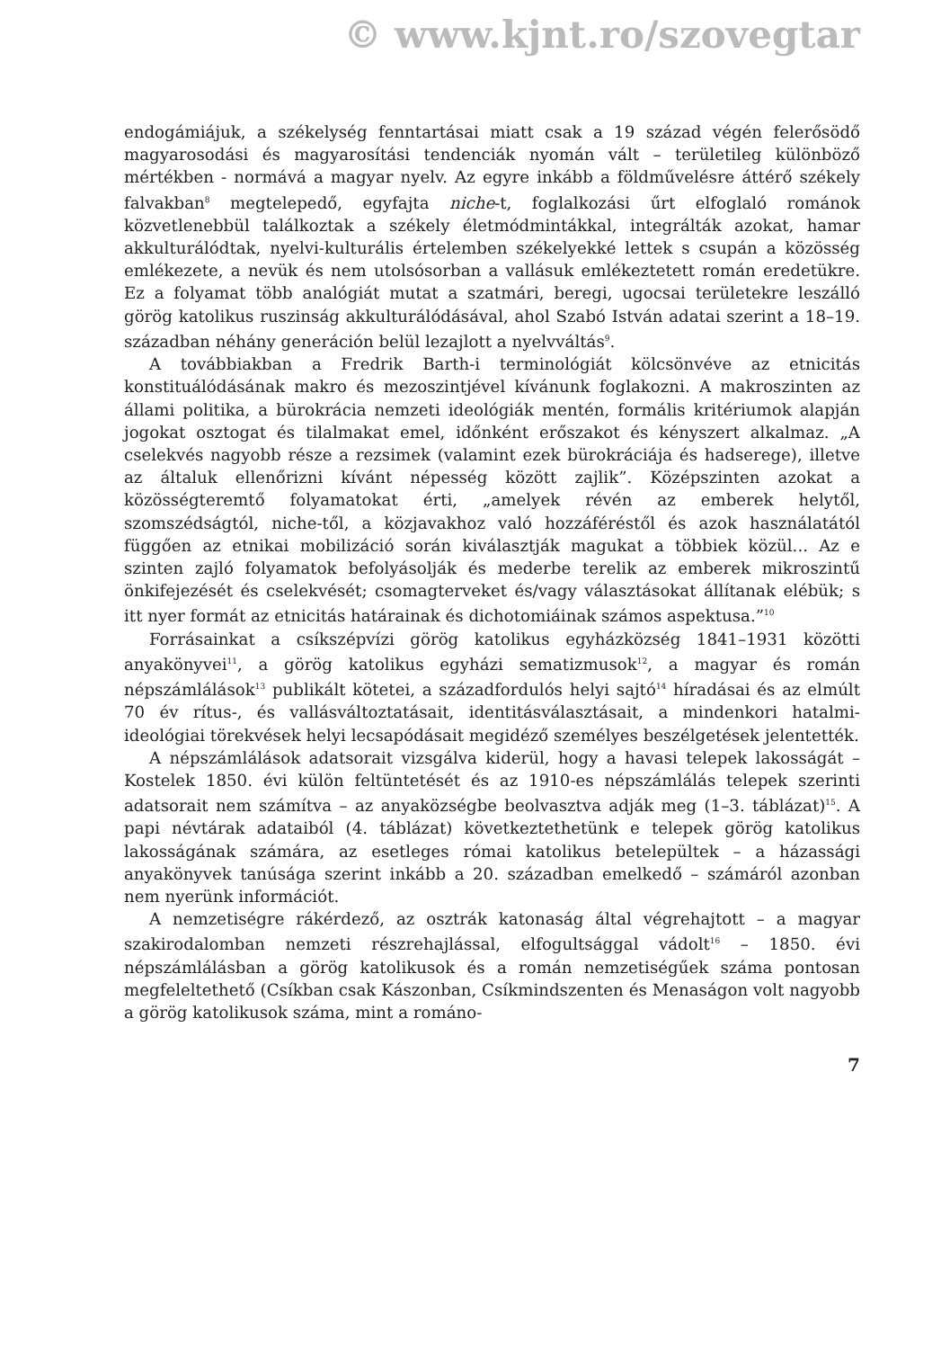© www.kjnt.ro/szovegtar
endogámiájuk, a székelység fenntartásai miatt csak a 19 század végén felerősödő magyarosodási és magyarosítási tendenciák nyomán vált – területileg különböző mértékben - normává a magyar nyelv. Az egyre inkább a földművelésre áttérő székely falvakban<sup>8</sup> megtelepedő, egyfajta niche-t, foglalkozási űrt elfoglaló románok közvetlenebbül találkoztak a székely életmódmintákkal, integrálták azokat, hamar akkulturálódtak, nyelvi-kulturális értelemben székelyekké lettek s csupán a közösség emlékezete, a nevük és nem utolsósorban a vallásuk emlékeztetett román eredetükre. Ez a folyamat több analógiát mutat a szatmári, beregi, ugocsai területekre leszálló görög katolikus ruszinság akkulturálódásával, ahol Szabó István adatai szerint a 18–19. században néhány generáción belül lezajlott a nyelvváltás<sup>9</sup>.
A továbbiakban a Fredrik Barth-i terminológiát kölcsönvéve az etnicitás konstituálódásának makro és mezoszintjével kívánunk foglakozni. A makroszinten az állami politika, a bürokrácia nemzeti ideológiák mentén, formális kritériumok alapján jogokat osztogat és tilalmakat emel, időnként erőszakot és kényszert alkalmaz. „A cselekvés nagyobb része a rezsimek (valamint ezek bürokráciája és hadserege), illetve az általuk ellenőrizni kívánt népesség között zajlik”. Középszinten azokat a közösségteremtő folyamatokat érti, „amelyek révén az emberek helytől, szomszédságtól, niche-től, a közjavakhoz való hozzáféréstől és azok használatától függően az etnikai mobilizáció során kiválasztják magukat a többiek közül... Az e szinten zajló folyamatok befolyásolják és mederbe terelik az emberek mikroszintű önkifejezését és cselekvését; csomagterveket és/vagy választásokat állítanak elébük; s itt nyer formát az etnicitás határainak és dichotomiáinak számos aspektusa.”<sup>10</sup>
Forrásainkat a csíkszépvízi görög katolikus egyházközség 1841–1931 közötti anyakönyvei<sup>11</sup>, a görög katolikus egyházi sematizmusok<sup>12</sup>, a magyar és román népszámlálások<sup>13</sup> publikált kötetei, a századfordulós helyi sajtó<sup>14</sup> híradásai és az elmúlt 70 év rítus-, és vallásváltoztatásait, identitásválasztásait, a mindenkori hatalmi-ideológiai törekvések helyi lecsapódásait megidéző személyes beszélgetések jelentették.
A népszámlálások adatsorait vizsgálva kiderül, hogy a havasi telepek lakosságát – Kostelek 1850. évi külön feltüntetését és az 1910-es népszámlálás telepek szerinti adatsorait nem számítva – az anyaközségbe beolvasztva adják meg (1–3. táblázat)<sup>15</sup>. A papi névtárak adataiból (4. táblázat) következtethetünk e telepek görög katolikus lakosságának számára, az esetleges római katolikus betelepültek – a házassági anyakönyvek tanúsága szerint inkább a 20. században emelkedő – számáról azonban nem nyerünk információt.
A nemzetiségre rákérdező, az osztrák katonaság által végrehajtott – a magyar szakirodalomban nemzeti részrehajlással, elfogultsággal vádolt<sup>16</sup> – 1850. évi népszámlálásban a görög katolikusok és a román nemzetiségűek száma pontosan megfeleltethető (Csíkban csak Kászonban, Csíkmindszenten és Menaságon volt nagyobb a görög katolikusok száma, mint a románo-
7